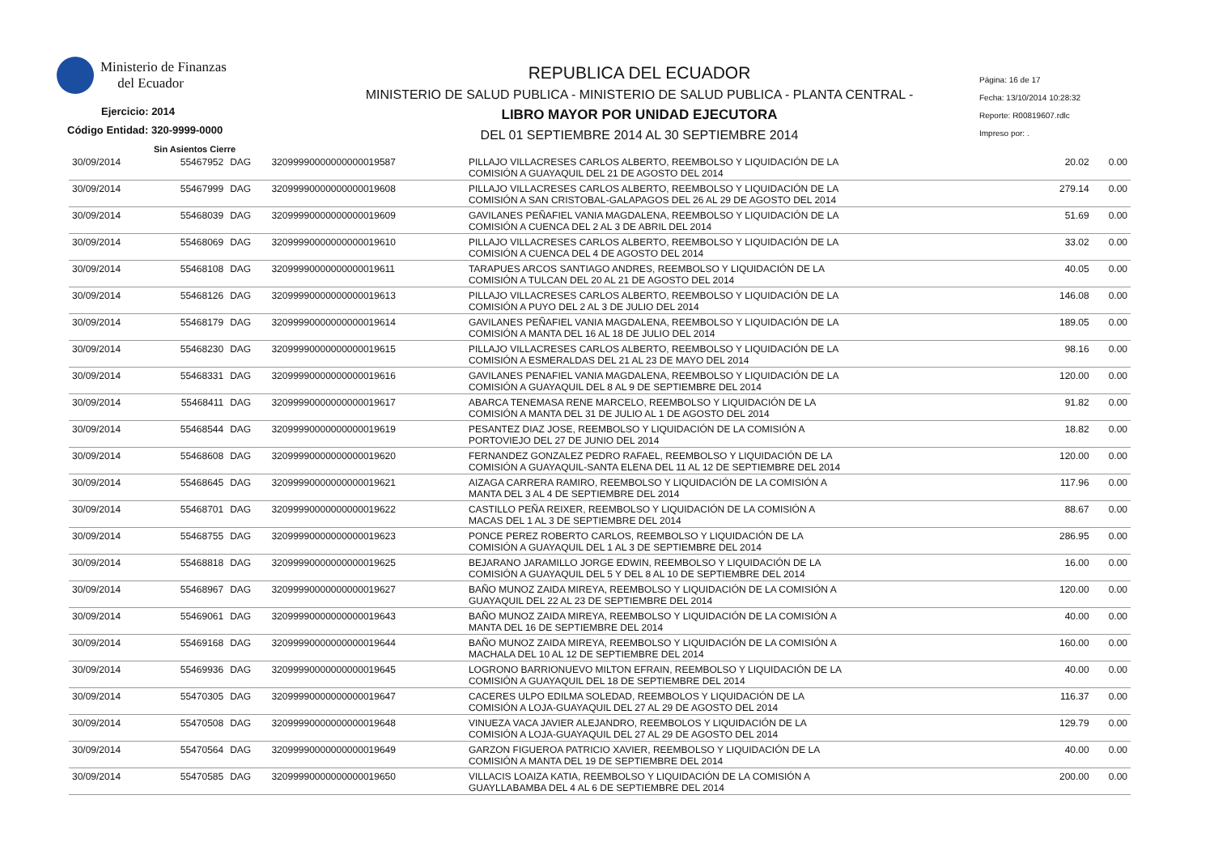Ministerio de Finanzas
del Ecuador
Ejercicio: 2014
Código Entidad: 320-9999-0000
Sin Asientos Cierre
REPUBLICA DEL ECUADOR
MINISTERIO DE SALUD PUBLICA - MINISTERIO DE SALUD PUBLICA - PLANTA CENTRAL -
LIBRO MAYOR POR UNIDAD EJECUTORA
DEL 01 SEPTIEMBRE 2014 AL 30 SEPTIEMBRE 2014
Página: 16 de 17
Fecha: 13/10/2014 10:28:32
Reporte: R00819607.rdlc
Impreso por: .
| 30/09/2014 | 55467952 | DAG | 32099990000000000019587 | PILLAJO VILLACRESES CARLOS ALBERTO, REEMBOLSO Y LIQUIDACIÓN DE LA COMISIÓN A GUAYAQUIL DEL 21 DE AGOSTO DEL 2014 | 20.02 | 0.00 |
| 30/09/2014 | 55467999 | DAG | 32099990000000000019608 | PILLAJO VILLACRESES CARLOS ALBERTO, REEMBOLSO Y LIQUIDACIÓN DE LA COMISIÓN A SAN CRISTOBAL-GALAPAGOS DEL 26 AL 29 DE AGOSTO DEL 2014 | 279.14 | 0.00 |
| 30/09/2014 | 55468039 | DAG | 32099990000000000019609 | GAVILANES PEÑAFIEL VANIA MAGDALENA, REEMBOLSO Y LIQUIDACIÓN DE LA COMISIÓN A CUENCA DEL 2 AL 3 DE ABRIL DEL 2014 | 51.69 | 0.00 |
| 30/09/2014 | 55468069 | DAG | 32099990000000000019610 | PILLAJO VILLACRESES CARLOS ALBERTO, REEMBOLSO Y LIQUIDACIÓN DE LA COMISIÓN A CUENCA DEL 4 DE AGOSTO DEL 2014 | 33.02 | 0.00 |
| 30/09/2014 | 55468108 | DAG | 32099990000000000019611 | TARAPUES ARCOS SANTIAGO ANDRES, REEMBOLSO Y LIQUIDACIÓN DE LA COMISIÓN A TULCAN DEL 20 AL 21 DE AGOSTO DEL 2014 | 40.05 | 0.00 |
| 30/09/2014 | 55468126 | DAG | 32099990000000000019613 | PILLAJO VILLACRESES CARLOS ALBERTO, REEMBOLSO Y LIQUIDACIÓN DE LA COMISIÓN A PUYO DEL 2 AL 3 DE JULIO DEL 2014 | 146.08 | 0.00 |
| 30/09/2014 | 55468179 | DAG | 32099990000000000019614 | GAVILANES PEÑAFIEL VANIA MAGDALENA, REEMBOLSO Y LIQUIDACIÓN DE LA COMISIÓN A MANTA DEL 16 AL 18 DE JULIO DEL 2014 | 189.05 | 0.00 |
| 30/09/2014 | 55468230 | DAG | 32099990000000000019615 | PILLAJO VILLACRESES CARLOS ALBERTO, REEMBOLSO Y LIQUIDACIÓN DE LA COMISIÓN A ESMERALDAS DEL 21 AL 23 DE MAYO DEL 2014 | 98.16 | 0.00 |
| 30/09/2014 | 55468331 | DAG | 32099990000000000019616 | GAVILANES PENAFIEL VANIA MAGDALENA, REEMBOLSO Y LIQUIDACIÓN DE LA COMISIÓN A GUAYAQUIL DEL 8 AL 9 DE SEPTIEMBRE DEL 2014 | 120.00 | 0.00 |
| 30/09/2014 | 55468411 | DAG | 32099990000000000019617 | ABARCA TENEMASA RENE MARCELO, REEMBOLSO Y LIQUIDACIÓN DE LA COMISIÓN A MANTA DEL 31 DE JULIO AL 1 DE AGOSTO DEL 2014 | 91.82 | 0.00 |
| 30/09/2014 | 55468544 | DAG | 32099990000000000019619 | PESANTEZ DIAZ JOSE, REEMBOLSO Y LIQUIDACIÓN DE LA COMISIÓN A PORTOVIEJO DEL 27 DE JUNIO DEL 2014 | 18.82 | 0.00 |
| 30/09/2014 | 55468608 | DAG | 32099990000000000019620 | FERNANDEZ GONZALEZ PEDRO RAFAEL, REEMBOLSO Y LIQUIDACIÓN DE LA COMISIÓN A GUAYAQUIL-SANTA ELENA DEL 11 AL 12 DE SEPTIEMBRE DEL 2014 | 120.00 | 0.00 |
| 30/09/2014 | 55468645 | DAG | 32099990000000000019621 | AIZAGA CARRERA RAMIRO, REEMBOLSO Y LIQUIDACIÓN DE LA COMISIÓN A MANTA DEL 3 AL 4 DE SEPTIEMBRE DEL 2014 | 117.96 | 0.00 |
| 30/09/2014 | 55468701 | DAG | 32099990000000000019622 | CASTILLO PEÑA REIXER, REEMBOLSO Y LIQUIDACIÓN DE LA COMISIÓN A MACAS DEL 1 AL 3 DE SEPTIEMBRE DEL 2014 | 88.67 | 0.00 |
| 30/09/2014 | 55468755 | DAG | 32099990000000000019623 | PONCE PEREZ ROBERTO CARLOS, REEMBOLSO Y LIQUIDACIÓN DE LA COMISIÓN A GUAYAQUIL DEL 1 AL 3 DE SEPTIEMBRE DEL 2014 | 286.95 | 0.00 |
| 30/09/2014 | 55468818 | DAG | 32099990000000000019625 | BEJARANO JARAMILLO JORGE EDWIN, REEMBOLSO Y LIQUIDACIÓN DE LA COMISIÓN A GUAYAQUIL DEL 5 Y DEL 8 AL 10 DE SEPTIEMBRE DEL 2014 | 16.00 | 0.00 |
| 30/09/2014 | 55468967 | DAG | 32099990000000000019627 | BAÑO MUNOZ ZAIDA MIREYA, REEMBOLSO Y LIQUIDACIÓN DE LA COMISIÓN A GUAYAQUIL DEL 22 AL 23 DE SEPTIEMBRE DEL 2014 | 120.00 | 0.00 |
| 30/09/2014 | 55469061 | DAG | 32099990000000000019643 | BAÑO MUNOZ ZAIDA MIREYA, REEMBOLSO Y LIQUIDACIÓN DE LA COMISIÓN A MANTA DEL 16 DE SEPTIEMBRE DEL 2014 | 40.00 | 0.00 |
| 30/09/2014 | 55469168 | DAG | 32099990000000000019644 | BAÑO MUNOZ ZAIDA MIREYA, REEMBOLSO Y LIQUIDACIÓN DE LA COMISIÓN A MACHALA DEL 10 AL 12 DE SEPTIEMBRE DEL 2014 | 160.00 | 0.00 |
| 30/09/2014 | 55469936 | DAG | 32099990000000000019645 | LOGRONO BARRIONUEVO MILTON EFRAIN, REEMBOLSO Y LIQUIDACIÓN DE LA COMISIÓN A GUAYAQUIL DEL 18 DE SEPTIEMBRE DEL 2014 | 40.00 | 0.00 |
| 30/09/2014 | 55470305 | DAG | 32099990000000000019647 | CACERES ULPO EDILMA SOLEDAD, REEMBOLOS Y LIQUIDACIÓN DE LA COMISIÓN A LOJA-GUAYAQUIL DEL 27 AL 29 DE AGOSTO DEL 2014 | 116.37 | 0.00 |
| 30/09/2014 | 55470508 | DAG | 32099990000000000019648 | VINUEZA VACA JAVIER ALEJANDRO, REEMBOLOS Y LIQUIDACIÓN DE LA COMISIÓN A LOJA-GUAYAQUIL DEL 27 AL 29 DE AGOSTO DEL 2014 | 129.79 | 0.00 |
| 30/09/2014 | 55470564 | DAG | 32099990000000000019649 | GARZON FIGUEROA PATRICIO XAVIER, REEMBOLSO Y LIQUIDACIÓN DE LA COMISIÓN A MANTA DEL 19 DE SEPTIEMBRE DEL 2014 | 40.00 | 0.00 |
| 30/09/2014 | 55470585 | DAG | 32099990000000000019650 | VILLACIS LOAIZA KATIA, REEMBOLSO Y LIQUIDACIÓN DE LA COMISIÓN A GUAYLLABAMBA DEL 4 AL 6 DE SEPTIEMBRE DEL 2014 | 200.00 | 0.00 |